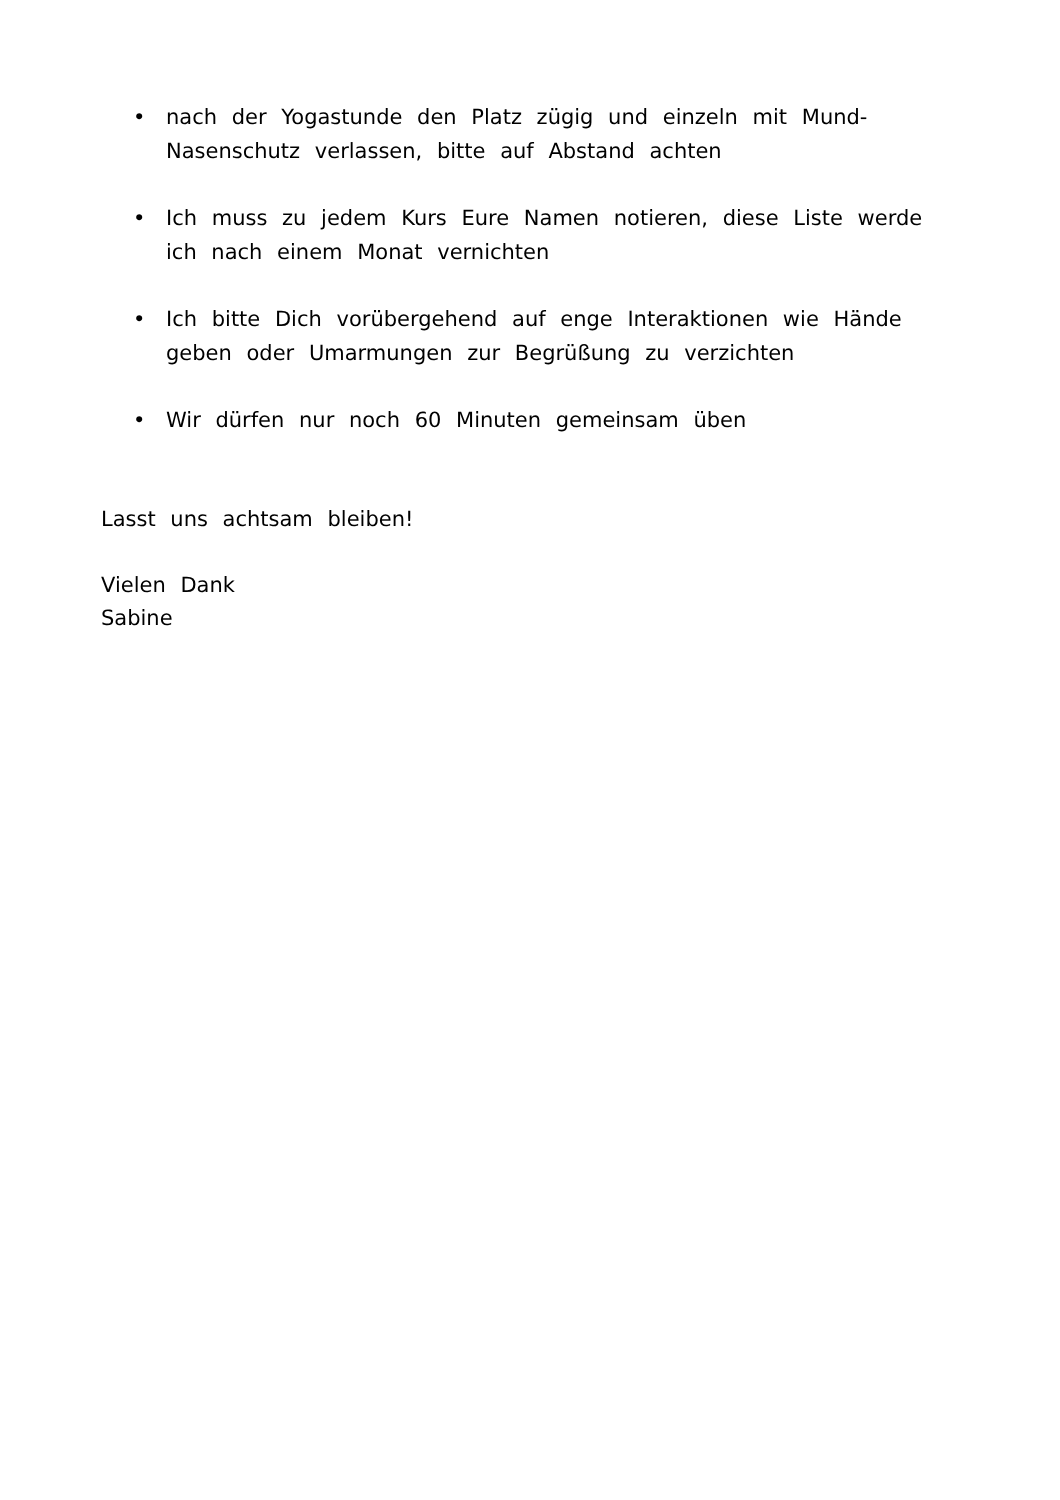• nach der Yogastunde den Platz zügig und einzeln mit Mund-Nasenschutz verlassen, bitte auf Abstand achten
• Ich muss zu jedem Kurs Eure Namen notieren, diese Liste werde ich nach einem Monat vernichten
• Ich bitte Dich vorübergehend auf enge Interaktionen wie Hände geben oder Umarmungen zur Begrüßung zu verzichten
• Wir dürfen nur noch 60 Minuten gemeinsam üben
Lasst uns achtsam bleiben!
Vielen Dank
Sabine